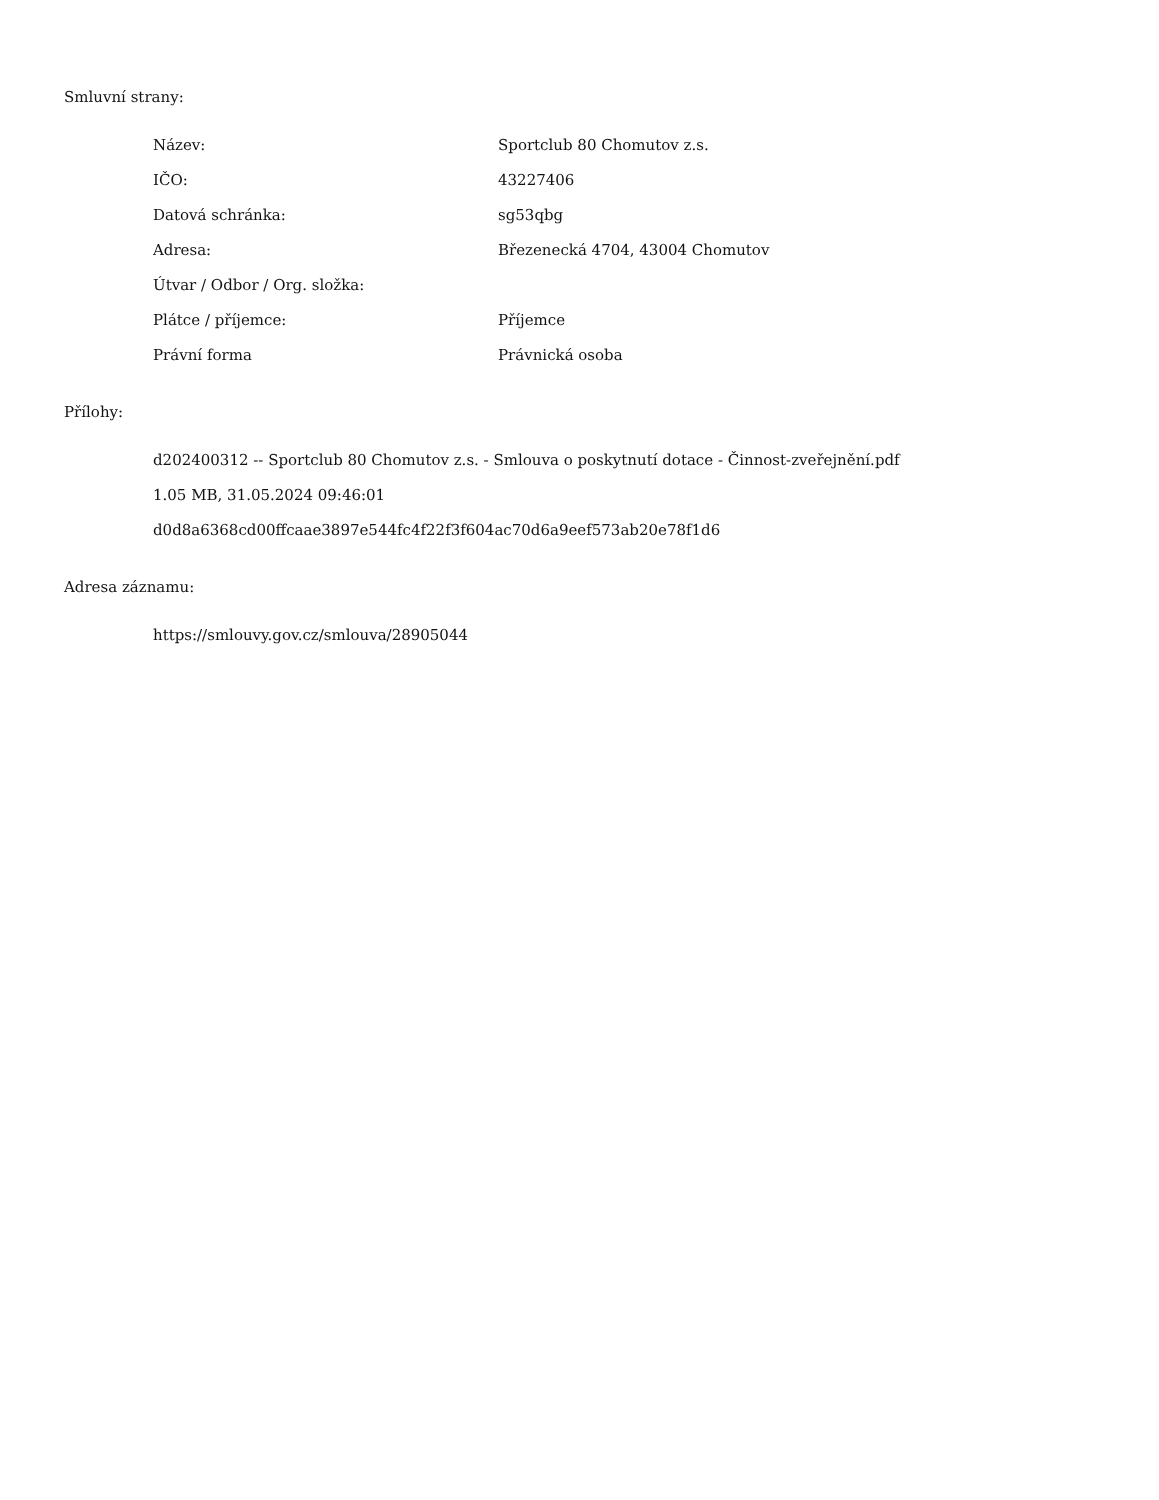Smluvní strany:
| Název: | Sportclub 80 Chomutov z.s. |
| IČO: | 43227406 |
| Datová schránka: | sg53qbg |
| Adresa: | Březenecká 4704, 43004 Chomutov |
| Útvar / Odbor / Org. složka: | |
| Plátce / příjemce: | Příjemce |
| Právní forma | Právnická osoba |
Přílohy:
d202400312 -- Sportclub 80 Chomutov z.s. - Smlouva o poskytnutí dotace - Činnost-zveřejnění.pdf
1.05 MB, 31.05.2024 09:46:01
d0d8a6368cd00ffcaae3897e544fc4f22f3f604ac70d6a9eef573ab20e78f1d6
Adresa záznamu:
https://smlouvy.gov.cz/smlouva/28905044